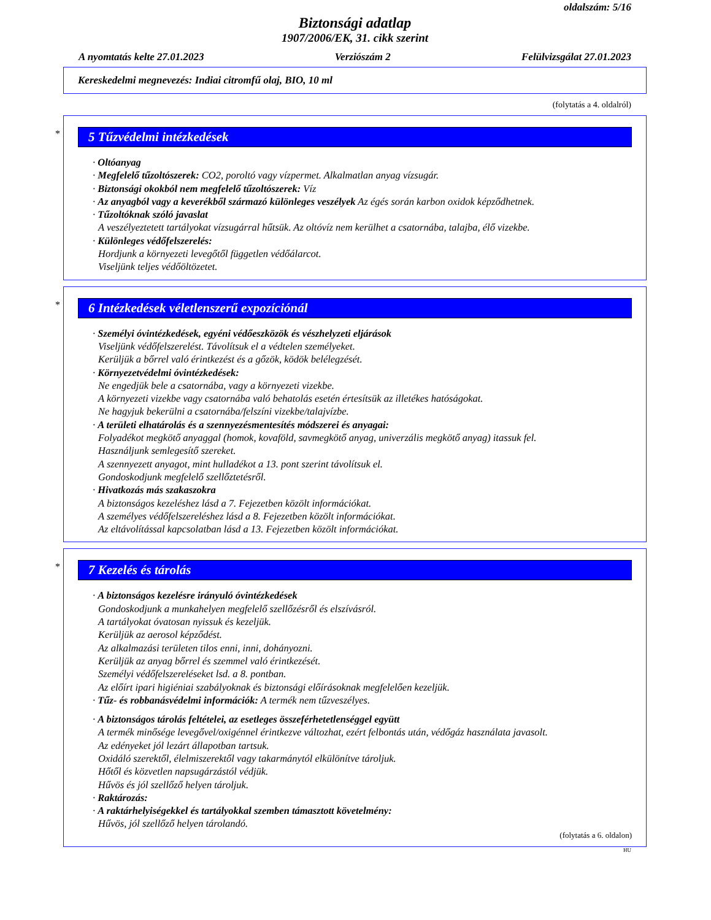oldalszám: 5/16
Biztonsági adatlap
1907/2006/EK, 31. cikk szerint
A nyomtatás kelte 27.01.2023 Verziószám 2 Felülvizsgálat 27.01.2023
Kereskedelmi megnevezés: Indiai citromfű olaj, BIO, 10 ml
(folytatás a 4. oldalról)
*
5 Tűzvédelmi intézkedések
· Oltóanyag
· Megfelelő tűzoltószerek: CO2, poroltó vagy vízpermet. Alkalmatlan anyag vízsugár.
· Biztonsági okokból nem megfelelő tűzoltószerek: Víz
· Az anyagból vagy a keverékből származó különleges veszélyek Az égés során karbon oxidok képződhetnek.
· Tűzoltóknak szóló javaslat
A veszélyeztetett tartályokat vízsugárral hűtsük. Az oltóvíz nem kerülhet a csatornába, talajba, élő vizekbe.
· Különleges védőfelszerelés:
Hordjunk a környezeti levegőtől független védőálarcot.
Viseljünk teljes védőöltözetet.
*
6 Intézkedések véletlenszerű expozíciónál
· Személyi óvintézkedések, egyéni védőeszközök és vészhelyzeti eljárások
Viseljünk védőfelszerelést. Távolítsuk el a védtelen személyeket.
Kerüljük a bőrrel való érintkezést és a gőzök, ködök belélegzését.
· Környezetvédelmi óvintézkedések:
Ne engedjük bele a csatornába, vagy a környezeti vizekbe.
A környezeti vizekbe vagy csatornába való behatolás esetén értesítsük az illetékes hatóságokat.
Ne hagyjuk bekerülni a csatornába/felszíni vizekbe/talajvízbe.
· A területi elhatárolás és a szennyezésmentesítés módszerei és anyagai:
Folyadékot megkötő anyaggal (homok, kovaföld, savmegkötő anyag, univerzális megkötő anyag) itassuk fel.
Használjunk semlegesítő szereket.
A szennyezett anyagot, mint hulladékot a 13. pont szerint távolítsuk el.
Gondoskodjunk megfelelő szellőztetésről.
· Hivatkozás más szakaszokra
A biztonságos kezeléshez lásd a 7. Fejezetben közölt információkat.
A személyes védőfelszereléshez lásd a 8. Fejezetben közölt információkat.
Az eltávolítással kapcsolatban lásd a 13. Fejezetben közölt információkat.
*
7 Kezelés és tárolás
· A biztonságos kezelésre irányuló óvintézkedések
Gondoskodjunk a munkahelyen megfelelő szellőzésről és elszívásról.
A tartályokat óvatosan nyissuk és kezeljük.
Kerüljük az aerosol képződést.
Az alkalmazási területen tilos enni, inni, dohányozni.
Kerüljük az anyag bőrrel és szemmel való érintkezését.
Személyi védőfelszereléseket lsd. a 8. pontban.
Az előírt ipari higiéniai szabályoknak és biztonsági előírásoknak megfelelően kezeljük.
· Tűz- és robbanásvédelmi információk: A termék nem tűzveszélyes.
· A biztonságos tárolás feltételei, az esetleges összeférhetetlenséggel együtt
A termék minősége levegővel/oxigénnel érintkezve változhat, ezért felbontás után, védőgáz használata javasolt.
Az edényeket jól lezárt állapotban tartsuk.
Oxidáló szerektől, élelmiszerektől vagy takarmánytól elkülönítve tároljuk.
Hőtől és közvetlen napsugárzástól védjük.
Hűvös és jól szellőző helyen tároljuk.
· Raktározás:
· A raktárhelyiségekkel és tartályokkal szemben támasztott követelmény:
Hűvös, jól szellőző helyen tárolandó.
(folytatás a 6. oldalon)
HU